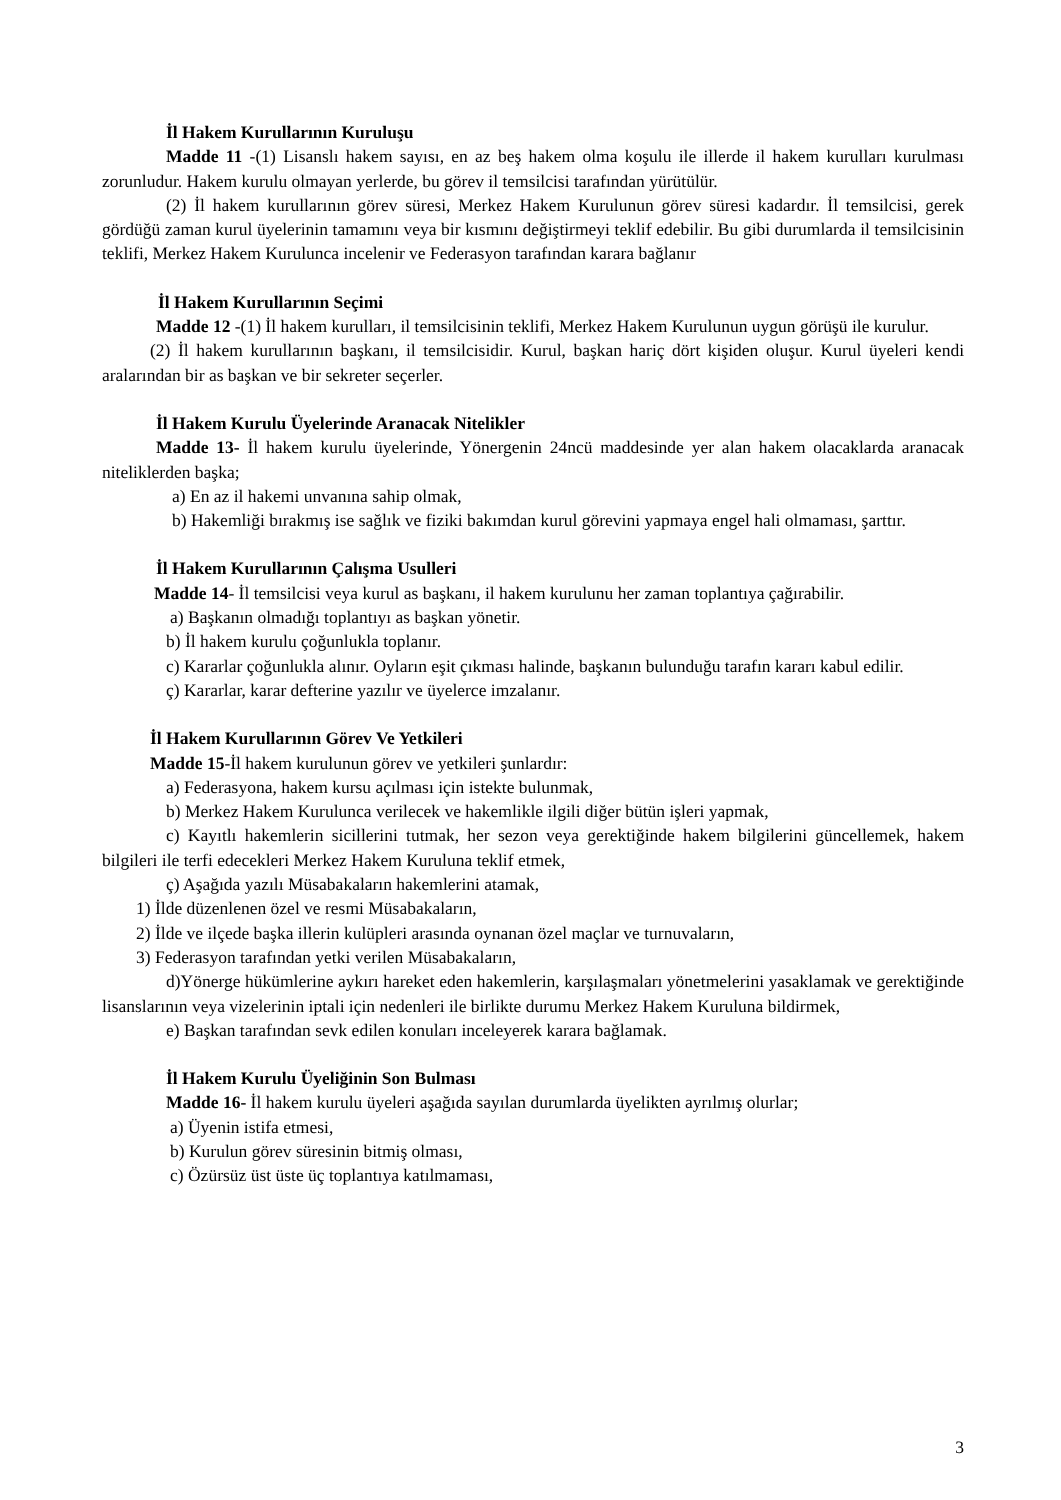İl Hakem Kurullarının Kuruluşu
Madde 11 -(1) Lisanslı hakem sayısı, en az beş hakem olma koşulu ile illerde il hakem kurulları kurulması zorunludur. Hakem kurulu olmayan yerlerde, bu görev il temsilcisi tarafından yürütülür.
(2) İl hakem kurullarının görev süresi, Merkez Hakem Kurulunun görev süresi kadardır. İl temsilcisi, gerek gördüğü zaman kurul üyelerinin tamamını veya bir kısmını değiştirmeyi teklif edebilir. Bu gibi durumlarda il temsilcisinin teklifi, Merkez Hakem Kurulunca incelenir ve Federasyon tarafından karara bağlanır
İl Hakem Kurullarının Seçimi
Madde 12 -(1) İl hakem kurulları, il temsilcisinin teklifi, Merkez Hakem Kurulunun uygun görüşü ile kurulur.
(2) İl hakem kurullarının başkanı, il temsilcisidir. Kurul, başkan hariç dört kişiden oluşur. Kurul üyeleri kendi aralarından bir as başkan ve bir sekreter seçerler.
İl Hakem Kurulu Üyelerinde Aranacak Nitelikler
Madde 13- İl hakem kurulu üyelerinde, Yönergenin 24ncü maddesinde yer alan hakem olacaklarda aranacak niteliklerden başka;
a) En az il hakemi unvanına sahip olmak,
b) Hakemliği bırakmış ise sağlık ve fiziki bakımdan kurul görevini yapmaya engel hali olmaması, şarttır.
İl Hakem Kurullarının Çalışma Usulleri
Madde 14- İl temsilcisi veya kurul as başkanı, il hakem kurulunu her zaman toplantıya çağırabilir.
a) Başkanın olmadığı toplantıyı as başkan yönetir.
b) İl hakem kurulu çoğunlukla toplanır.
c) Kararlar çoğunlukla alınır. Oyların eşit çıkması halinde, başkanın bulunduğu tarafın kararı kabul edilir.
ç) Kararlar, karar defterine yazılır ve üyelerce imzalanır.
İl Hakem Kurullarının Görev Ve Yetkileri
Madde 15-İl hakem kurulunun görev ve yetkileri şunlardır:
a) Federasyona, hakem kursu açılması için istekte bulunmak,
b) Merkez Hakem Kurulunca verilecek ve hakemlikle ilgili diğer bütün işleri yapmak,
c) Kayıtlı hakemlerin sicillerini tutmak, her sezon veya gerektiğinde hakem bilgilerini güncellemek, hakem bilgileri ile terfi edecekleri Merkez Hakem Kuruluna teklif etmek,
ç) Aşağıda yazılı Müsabakaların hakemlerini atamak,
1) İlde düzenlenen özel ve resmi Müsabakaların,
2) İlde ve ilçede başka illerin kulüpleri arasında oynanan özel maçlar ve turnuvaların,
3) Federasyon tarafından yetki verilen Müsabakaların,
d)Yönerge hükümlerine aykırı hareket eden hakemlerin, karşılaşmaları yönetmelerini yasaklamak ve gerektiğinde lisanslarının veya vizelerinin iptali için nedenleri ile birlikte durumu Merkez Hakem Kuruluna bildirmek,
e) Başkan tarafından sevk edilen konuları inceleyerek karara bağlamak.
İl Hakem Kurulu Üyeliğinin Son Bulması
Madde 16- İl hakem kurulu üyeleri aşağıda sayılan durumlarda üyelikten ayrılmış olurlar;
a) Üyenin istifa etmesi,
b) Kurulun görev süresinin bitmiş olması,
c) Özürsüz üst üste üç toplantıya katılmaması,
3